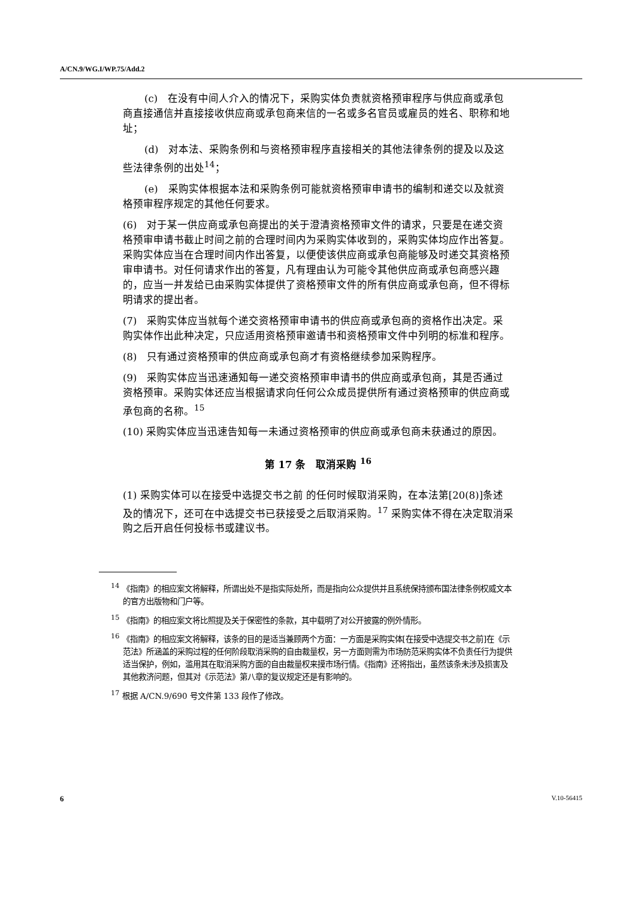A/CN.9/WG.I/WP.75/Add.2
(c)　在没有中间人介入的情况下，采购实体负责就资格预审程序与供应商或承包商直接通信并直接接收供应商或承包商来信的一名或多名官员或雇员的姓名、职称和地址；
(d)　对本法、采购条例和与资格预审程序直接相关的其他法律条例的提及以及这些法律条例的出处<sup>14</sup>；
(e)　采购实体根据本法和采购条例可能就资格预审申请书的编制和递交以及就资格预审程序规定的其他任何要求。
(6)　对于某一供应商或承包商提出的关于澄清资格预审文件的请求，只要是在递交资格预审申请书截止时间之前的合理时间内为采购实体收到的，采购实体均应作出答复。采购实体应当在合理时间内作出答复，以便使该供应商或承包商能够及时递交其资格预审申请书。对任何请求作出的答复，凡有理由认为可能令其他供应商或承包商感兴趣的，应当一并发给已由采购实体提供了资格预审文件的所有供应商或承包商，但不得标明请求的提出者。
(7)　采购实体应当就每个递交资格预审申请书的供应商或承包商的资格作出决定。采购实体作出此种决定，只应适用资格预审邀请书和资格预审文件中列明的标准和程序。
(8)　只有通过资格预审的供应商或承包商才有资格继续参加采购程序。
(9)　采购实体应当迅速通知每一递交资格预审申请书的供应商或承包商，其是否通过资格预审。采购实体还应当根据请求向任何公众成员提供所有通过资格预审的供应商或承包商的名称。<sup>15</sup>
(10) 采购实体应当迅速告知每一未通过资格预审的供应商或承包商未获通过的原因。
第 17 条　取消采购 <sup>16</sup>
(1) 采购实体可以在接受中选提交书之前 的任何时候取消采购，在本法第[20(8)]条述及的情况下，还可在中选提交书已获接受之后取消采购。<sup>17</sup> 采购实体不得在决定取消采购之后开启任何投标书或建议书。
<sup>14</sup> 《指南》的相应案文将解释，所谓出处不是指实际处所，而是指向公众提供并且系统保持颁布国法律条例权威文本的官方出版物和门户等。
<sup>15</sup> 《指南》的相应案文将比照提及关于保密性的条款，其中载明了对公开披露的例外情形。
<sup>16</sup> 《指南》的相应案文将解释，该条的目的是适当兼顾两个方面：一方面是采购实体[在接受中选提交书之前]在《示范法》所涵盖的采购过程的任何阶段取消采购的自由裁量权，另一方面则需为市场防范采购实体不负责任行为提供适当保护，例如，滥用其在取消采购方面的自由裁量权来摸市场行情。《指南》还将指出，虽然该条未涉及损害及其他救济问题，但其对《示范法》第八章的复议规定还是有影响的。
<sup>17</sup> 根据 A/CN.9/690 号文件第 133 段作了修改。
6 V.10-56415